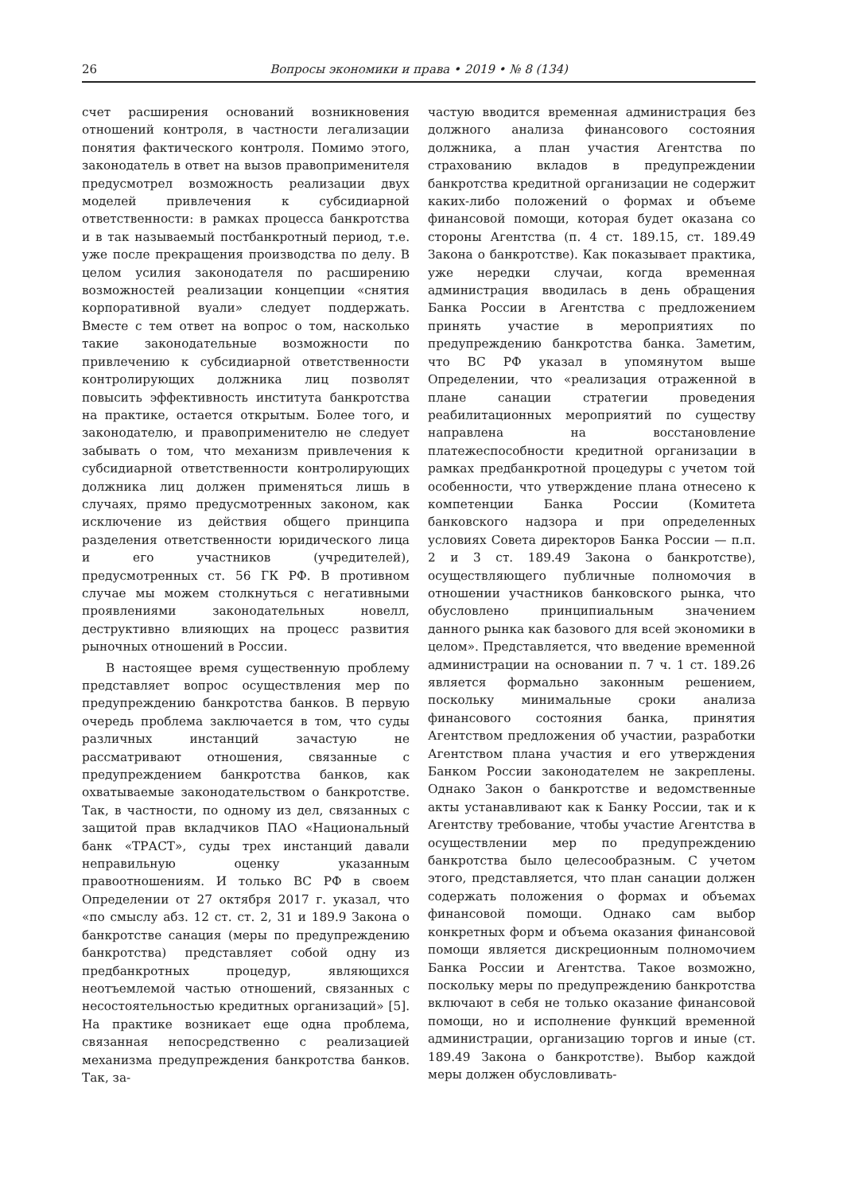26 Вопросы экономики и права • 2019 • № 8 (134)
счет расширения оснований возникновения отношений контроля, в частности легализации понятия фактического контроля. Помимо этого, законодатель в ответ на вызов правоприменителя предусмотрел возможность реализации двух моделей привлечения к субсидиарной ответственности: в рамках процесса банкротства и в так называемый постбанкротный период, т.е. уже после прекращения производства по делу. В целом усилия законодателя по расширению возможностей реализации концепции «снятия корпоративной вуали» следует поддержать. Вместе с тем ответ на вопрос о том, насколько такие законодательные возможности по привлечению к субсидиарной ответственности контролирующих должника лиц позволят повысить эффективность института банкротства на практике, остается открытым. Более того, и законодателю, и правоприменителю не следует забывать о том, что механизм привлечения к субсидиарной ответственности контролирующих должника лиц должен применяться лишь в случаях, прямо предусмотренных законом, как исключение из действия общего принципа разделения ответственности юридического лица и его участников (учредителей), предусмотренных ст. 56 ГК РФ. В противном случае мы можем столкнуться с негативными проявлениями законодательных новелл, деструктивно влияющих на процесс развития рыночных отношений в России.
В настоящее время существенную проблему представляет вопрос осуществления мер по предупреждению банкротства банков. В первую очередь проблема заключается в том, что суды различных инстанций зачастую не рассматривают отношения, связанные с предупреждением банкротства банков, как охватываемые законодательством о банкротстве. Так, в частности, по одному из дел, связанных с защитой прав вкладчиков ПАО «Национальный банк «ТРАСТ», суды трех инстанций давали неправильную оценку указанным правоотношениям. И только ВС РФ в своем Определении от 27 октября 2017 г. указал, что «по смыслу абз. 12 ст. ст. 2, 31 и 189.9 Закона о банкротстве санация (меры по предупреждению банкротства) представляет собой одну из предбанкротных процедур, являющихся неотъемлемой частью отношений, связанных с несостоятельностью кредитных организаций» [5]. На практике возникает еще одна проблема, связанная непосредственно с реализацией механизма предупреждения банкротства банков. Так, за-
частую вводится временная администрация без должного анализа финансового состояния должника, а план участия Агентства по страхованию вкладов в предупреждении банкротства кредитной организации не содержит каких-либо положений о формах и объеме финансовой помощи, которая будет оказана со стороны Агентства (п. 4 ст. 189.15, ст. 189.49 Закона о банкротстве). Как показывает практика, уже нередки случаи, когда временная администрация вводилась в день обращения Банка России в Агентства с предложением принять участие в мероприятиях по предупреждению банкротства банка. Заметим, что ВС РФ указал в упомянутом выше Определении, что «реализация отраженной в плане санации стратегии проведения реабилитационных мероприятий по существу направлена на восстановление платежеспособности кредитной организации в рамках предбанкротной процедуры с учетом той особенности, что утверждение плана отнесено к компетенции Банка России (Комитета банковского надзора и при определенных условиях Совета директоров Банка России — п.п. 2 и 3 ст. 189.49 Закона о банкротстве), осуществляющего публичные полномочия в отношении участников банковского рынка, что обусловлено принципиальным значением данного рынка как базового для всей экономики в целом». Представляется, что введение временной администрации на основании п. 7 ч. 1 ст. 189.26 является формально законным решением, поскольку минимальные сроки анализа финансового состояния банка, принятия Агентством предложения об участии, разработки Агентством плана участия и его утверждения Банком России законодателем не закреплены. Однако Закон о банкротстве и ведомственные акты устанавливают как к Банку России, так и к Агентству требование, чтобы участие Агентства в осуществлении мер по предупреждению банкротства было целесообразным. С учетом этого, представляется, что план санации должен содержать положения о формах и объемах финансовой помощи. Однако сам выбор конкретных форм и объема оказания финансовой помощи является дискреционным полномочием Банка России и Агентства. Такое возможно, поскольку меры по предупреждению банкротства включают в себя не только оказание финансовой помощи, но и исполнение функций временной администрации, организацию торгов и иные (ст. 189.49 Закона о банкротстве). Выбор каждой меры должен обусловливать-